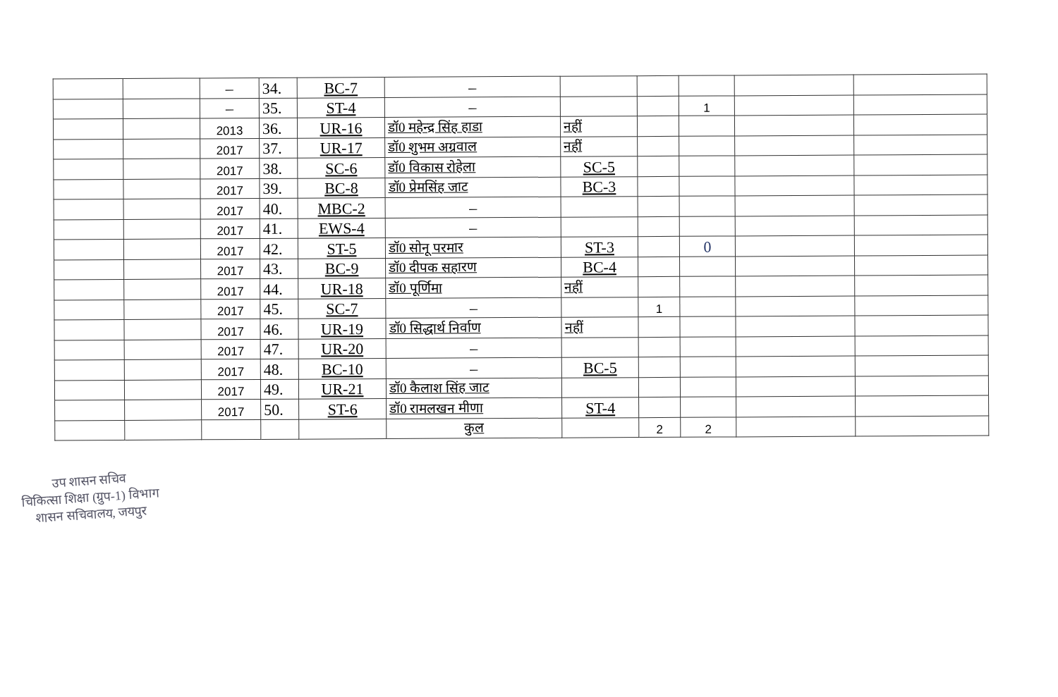| | | – | 34. | BC-7 | – | | | | | |
| | | – | 35. | ST-4 | – | | | 1 | | |
| | | 2013 | 36. | UR-16 | डॉ0 महेन्द्र सिंह हाडा | नहीं | | | | |
| | | 2017 | 37. | UR-17 | डॉ0 शुभम अग्रवाल | नहीं | | | | |
| | | 2017 | 38. | SC-6 | डॉ0 विकास रोहेला | SC-5 | | | | |
| | | 2017 | 39. | BC-8 | डॉ0 प्रेमसिंह जाट | BC-3 | | | | |
| | | 2017 | 40. | MBC-2 | – | | | | | |
| | | 2017 | 41. | EWS-4 | – | | | | | |
| | | 2017 | 42. | ST-5 | डॉ0 सोनू परमार | ST-3 | | 0 | | |
| | | 2017 | 43. | BC-9 | डॉ0 दीपक सहारण | BC-4 | | | | |
| | | 2017 | 44. | UR-18 | डॉ0 पूर्णिमा | नहीं | | | | |
| | | 2017 | 45. | SC-7 | – | | 1 | | | |
| | | 2017 | 46. | UR-19 | डॉ0 सिद्धार्थ निर्वाण | नहीं | | | | |
| | | 2017 | 47. | UR-20 | – | | | | | |
| | | 2017 | 48. | BC-10 | – | BC-5 | | | | |
| | | 2017 | 49. | UR-21 | डॉ0 कैलाश सिंह जाट | | | | | |
| | | 2017 | 50. | ST-6 | डॉ0 रामलखन मीणा | ST-4 | | | | |
| | | | | | कुल | | 2 | 2 | | |
उप शासन सचिव
चिकित्सा शिक्षा (ग्रुप-1) विभाग
शासन सचिवालय, जयपुर